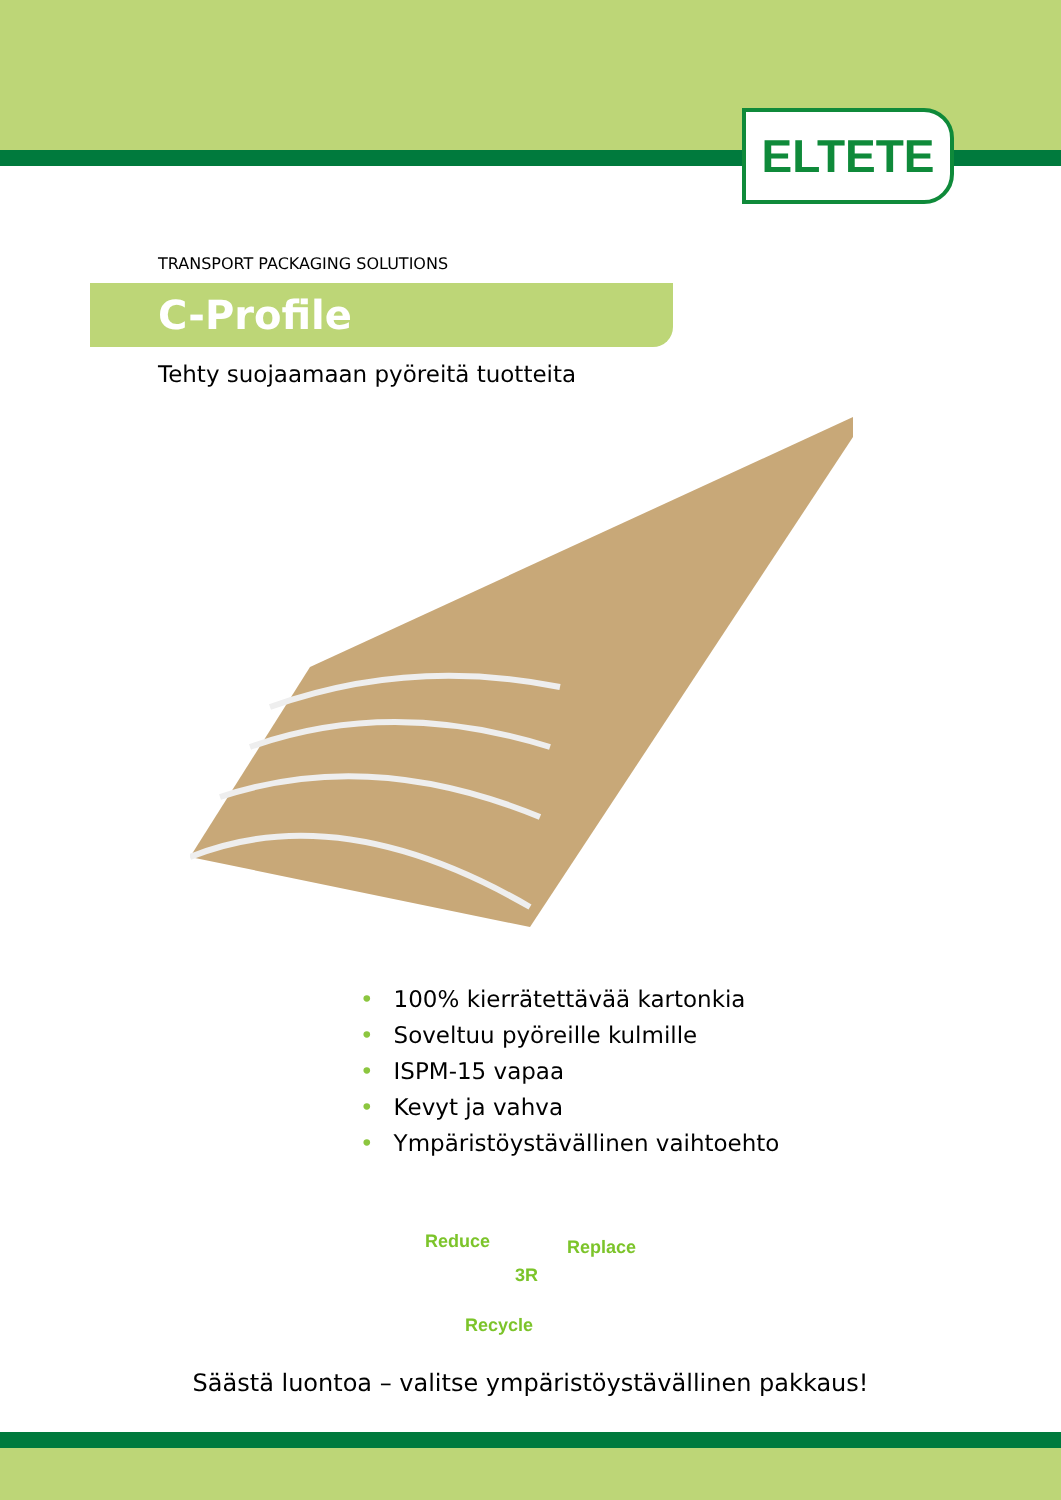ELTETE
TRANSPORT PACKAGING SOLUTIONS
C-Profile
Tehty suojaamaan pyöreitä tuotteita
• 100% kierrätettävää kartonkia
• Soveltuu pyöreille kulmille
• ISPM-15 vapaa
• Kevyt ja vahva
• Ympäristöystävällinen vaihtoehto
Reduce Replace
3R
Recycle
Säästä luontoa – valitse ympäristöystävällinen pakkaus!